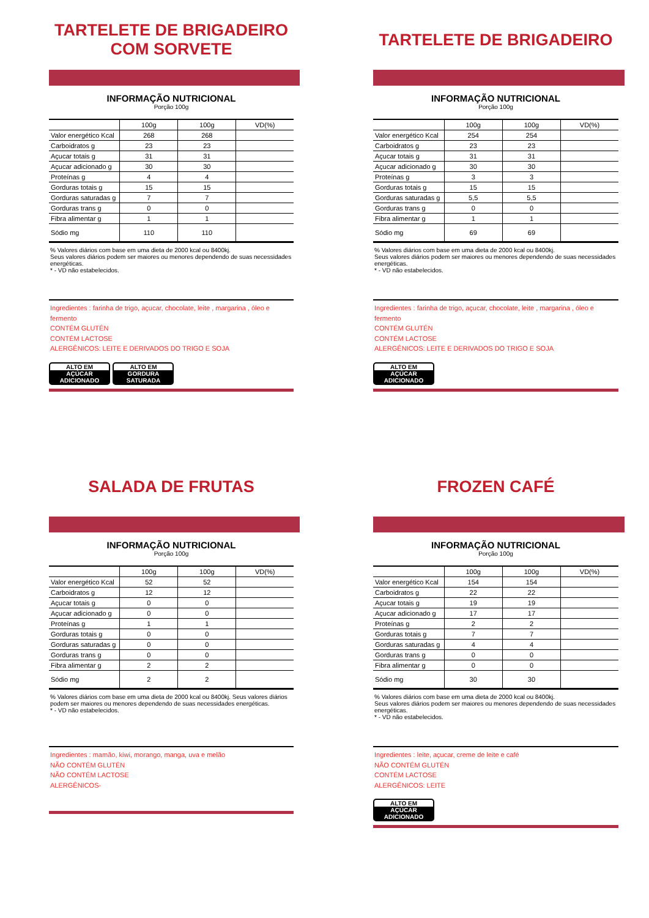TARTELETE DE BRIGADEIRO
COM SORVETE
INFORMAÇÃO NUTRICIONAL
Porção 100g
| | 100g | 100g | VD(%) |
| --- | --- | --- | --- |
| Valor energético Kcal | 268 | 268 | |
| Carboidratos g | 23 | 23 | |
| Açucar totais g | 31 | 31 | |
| Açucar adicionado g | 30 | 30 | |
| Proteínas g | 4 | 4 | |
| Gorduras totais g | 15 | 15 | |
| Gorduras saturadas g | 7 | 7 | |
| Gorduras trans g | 0 | 0 | |
| Fibra alimentar g | 1 | 1 | |
| Sódio mg | 110 | 110 | |
% Valores diários com base em uma dieta de 2000 kcal ou 8400kj.
Seus valores diários podem ser maiores ou menores dependendo de suas necessidades energéticas.
* - VD não estabelecidos.
Ingredientes : farinha de trigo, açucar, chocolate, leite , margarina , óleo e fermento
CONTÉM GLUTÉN
CONTÉM LACTOSE
ALERGÊNICOS: LEITE E DERIVADOS DO TRIGO E SOJA
ALTO EM AÇÚCAR ADICIONADO ALTO EM GORDURA SATURADA
TARTELETE DE BRIGADEIRO
INFORMAÇÃO NUTRICIONAL
Porção 100g
| | 100g | 100g | VD(%) |
| --- | --- | --- | --- |
| Valor energético Kcal | 254 | 254 | |
| Carboidratos g | 23 | 23 | |
| Açucar totais g | 31 | 31 | |
| Açucar adicionado g | 30 | 30 | |
| Proteínas g | 3 | 3 | |
| Gorduras totais g | 15 | 15 | |
| Gorduras saturadas g | 5,5 | 5,5 | |
| Gorduras trans g | 0 | 0 | |
| Fibra alimentar g | 1 | 1 | |
| Sódio mg | 69 | 69 | |
% Valores diários com base em uma dieta de 2000 kcal ou 8400kj.
Seus valores diários podem ser maiores ou menores dependendo de suas necessidades energéticas.
* - VD não estabelecidos.
Ingredientes : farinha de trigo, açucar, chocolate, leite , margarina , óleo e fermento
CONTÉM GLUTÉN
CONTÉM LACTOSE
ALERGÊNICOS: LEITE E DERIVADOS DO TRIGO E SOJA
ALTO EM AÇÚCAR ADICIONADO
SALADA DE FRUTAS
INFORMAÇÃO NUTRICIONAL
Porção 100g
| | 100g | 100g | VD(%) |
| --- | --- | --- | --- |
| Valor energético Kcal | 52 | 52 | |
| Carboidratos g | 12 | 12 | |
| Açucar totais g | 0 | 0 | |
| Açucar adicionado g | 0 | 0 | |
| Proteínas g | 1 | 1 | |
| Gorduras totais g | 0 | 0 | |
| Gorduras saturadas g | 0 | 0 | |
| Gorduras trans g | 0 | 0 | |
| Fibra alimentar g | 2 | 2 | |
| Sódio mg | 2 | 2 | |
% Valores diários com base em uma dieta de 2000 kcal ou 8400kj. Seus valores diários podem ser maiores ou menores dependendo de suas necessidades energéticas.
* - VD não estabelecidos.
Ingredientes : mamão, kiwi, morango, manga, uva e melão
NÃO CONTÉM GLUTÉN
NÃO CONTÉM LACTOSE
ALERGÊNICOS-
FROZEN CAFÉ
INFORMAÇÃO NUTRICIONAL
Porção 100g
| | 100g | 100g | VD(%) |
| --- | --- | --- | --- |
| Valor energético Kcal | 154 | 154 | |
| Carboidratos g | 22 | 22 | |
| Açucar totais g | 19 | 19 | |
| Açucar adicionado g | 17 | 17 | |
| Proteínas g | 2 | 2 | |
| Gorduras totais g | 7 | 7 | |
| Gorduras saturadas g | 4 | 4 | |
| Gorduras trans g | 0 | 0 | |
| Fibra alimentar g | 0 | 0 | |
| Sódio mg | 30 | 30 | |
% Valores diários com base em uma dieta de 2000 kcal ou 8400kj.
Seus valores diários podem ser maiores ou menores dependendo de suas necessidades energéticas.
* - VD não estabelecidos.
Ingredientes : leite, açucar, creme de leite e café
NÃO CONTÉM GLUTÉN
CONTÉM LACTOSE
ALERGÊNICOS: LEITE
ALTO EM AÇÚCAR ADICIONADO